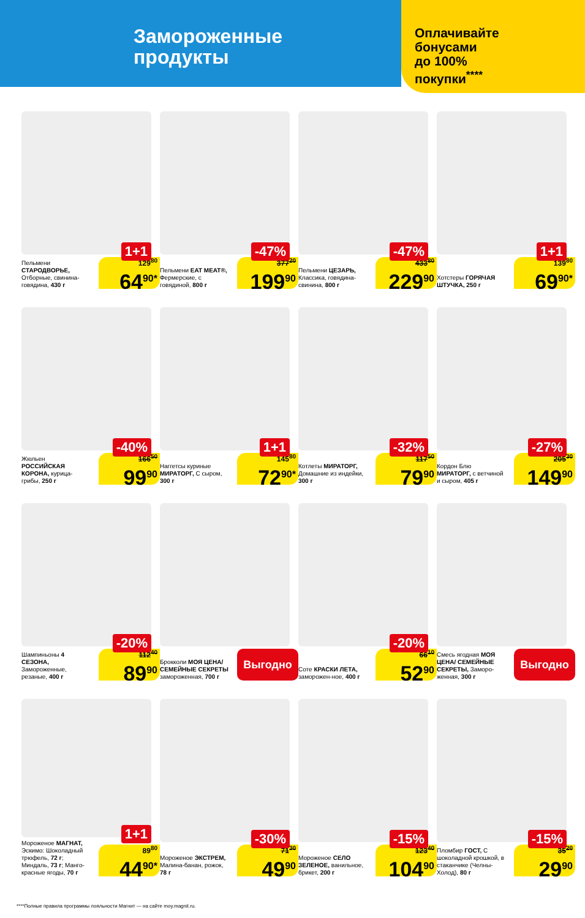Замороженные
продукты
Оплачивайте
бонусами
до 100%
покупки<sup>****</sup>
1+1
Пельмени СТАРОДВОРЬЕ, Отборные, свинина-говядина, 430 г
129<sup>80</sup>
64<sup>90*</sup>
-47%
Пельмени EAT MEAT®, Фермерские, с говядиной, 800 г
377<sup>20</sup>
199<sup>90</sup>
-47%
Пельмени ЦЕЗАРЬ, Классика, говядина-свинина, 800 г
433<sup>80</sup>
229<sup>90</sup>
1+1
Хотстеры ГОРЯЧАЯ ШТУЧКА, 250 г
139<sup>80</sup>
69<sup>90*</sup>
-40%
Жюльен РОССИЙСКАЯ КОРОНА, курица-грибы, 250 г
166<sup>50</sup>
99<sup>90</sup>
1+1
Наггетсы куриные МИРАТОРГ, С сыром, 300 г
145<sup>80</sup>
72<sup>90*</sup>
-32%
Котлеты МИРАТОРГ, Домашние из индейки, 300 г
117<sup>50</sup>
79<sup>90</sup>
-27%
Кордон Блю МИРАТОРГ, с ветчиной и сыром, 405 г
205<sup>30</sup>
149<sup>90</sup>
-20%
Шампиньоны 4 СЕЗОНА, Замороженные, резаные, 400 г
112<sup>40</sup>
89<sup>90</sup>
Брокколи МОЯ ЦЕНА/ СЕМЕЙНЫЕ СЕКРЕТЫ замороженная, 700 г
Выгодно
-20%
Соте КРАСКИ ЛЕТА, заморожен-ное, 400 г
66<sup>10</sup>
52<sup>90</sup>
Смесь ягодная МОЯ ЦЕНА/ СЕМЕЙНЫЕ СЕКРЕТЫ, Заморо-женная, 300 г
Выгодно
1+1
Мороженое МАГНАТ, Эскимо: Шоколадный трюфель, 72 г; Миндаль, 73 г; Манго-красные ягоды, 70 г
89<sup>80</sup>
44<sup>90*</sup>
-30%
Мороженое ЭКСТРЕМ, Малина-банан, рожок, 78 г
71<sup>30</sup>
49<sup>90</sup>
-15%
Мороженое СЕЛО ЗЕЛЕНОЕ, ванильное, брикет, 200 г
123<sup>40</sup>
104<sup>90</sup>
-15%
Пломбир ГОСТ, С шоколадной крошкой, в стаканчике (Челны-Холод), 80 г
35<sup>20</sup>
29<sup>90</sup>
****Полные правила программы лояльности Магнит — на сайте moy.magnit.ru.